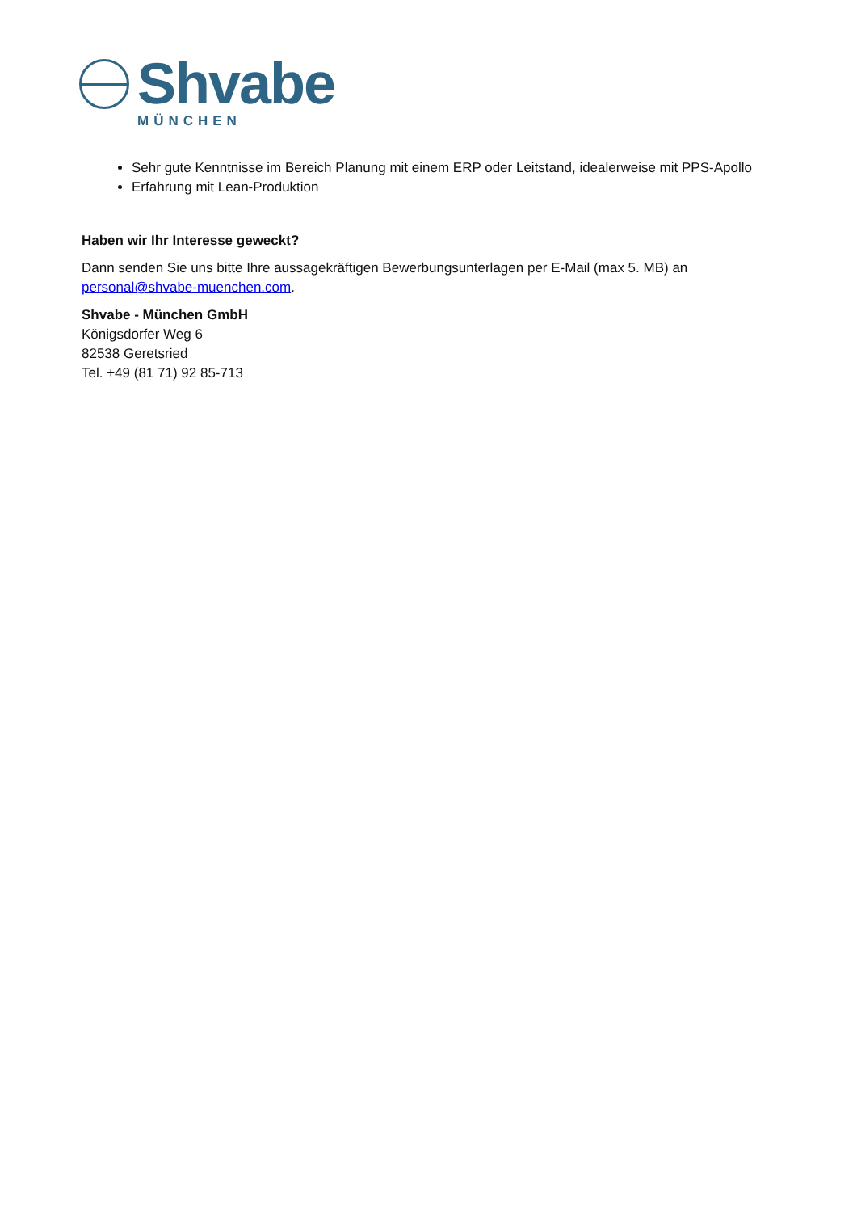Shvabe
MÜNCHEN
Sehr gute Kenntnisse im Bereich Planung mit einem ERP oder Leitstand, idealerweise mit PPS-Apollo
Erfahrung mit Lean-Produktion
Haben wir Ihr Interesse geweckt?
Dann senden Sie uns bitte Ihre aussagekräftigen Bewerbungsunterlagen per E-Mail (max 5. MB) an personal@shvabe-muenchen.com.
Shvabe - München GmbH
Königsdorfer Weg 6
82538 Geretsried
Tel. +49 (81 71) 92 85-713